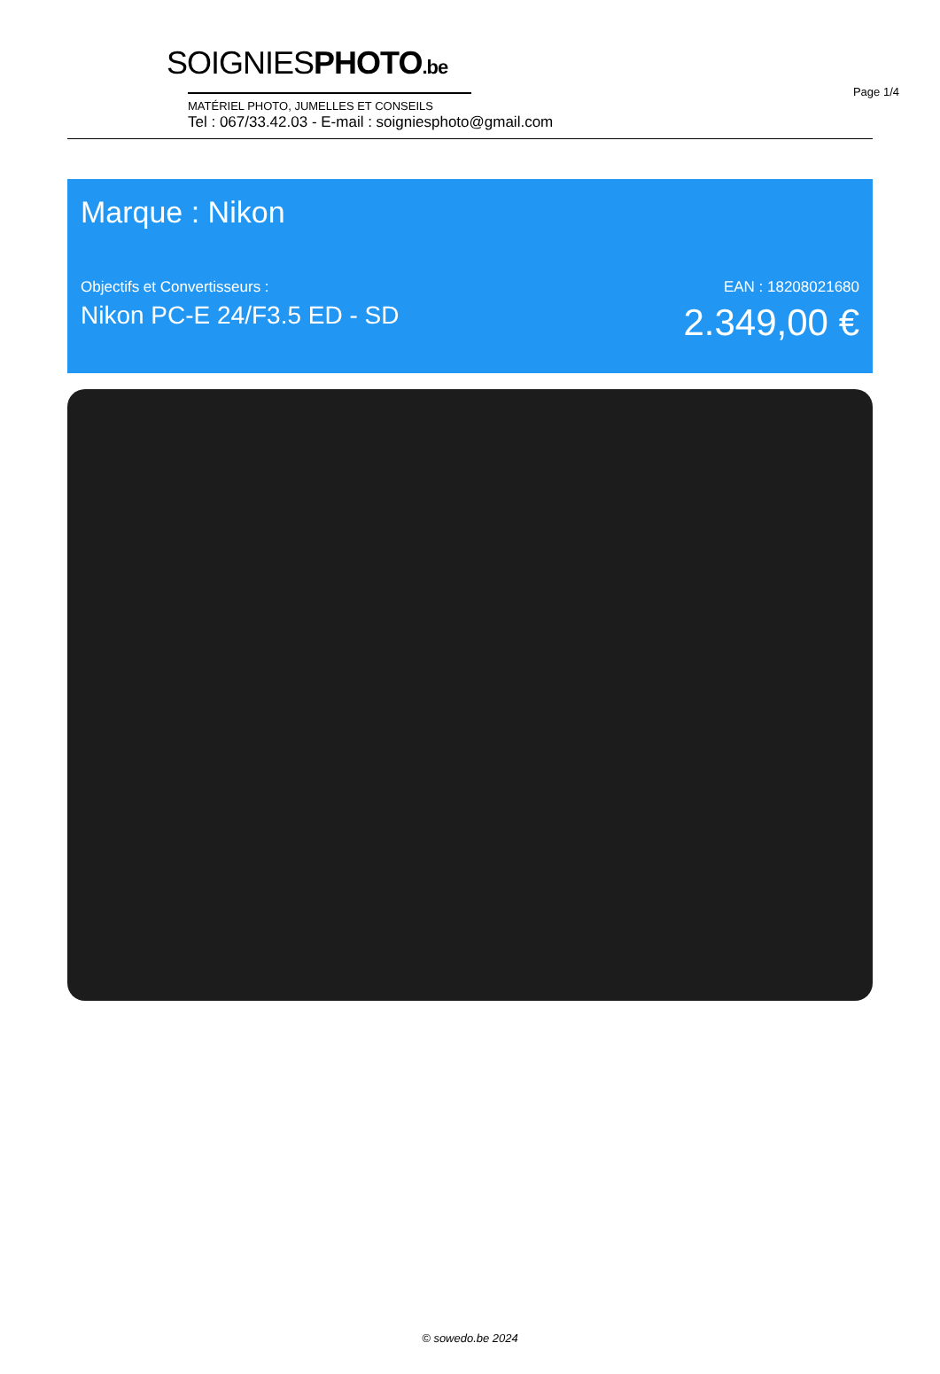Page 1/4
SOIGNIESPHOTO.be
MATÉRIEL PHOTO, JUMELLES ET CONSEILS
Tel : 067/33.42.03 - E-mail : soigniesphoto@gmail.com
Marque : Nikon
Objectifs et Convertisseurs :
Nikon PC-E 24/F3.5 ED - SD
EAN : 18208021680
2.349,00 €
© sowedo.be 2024